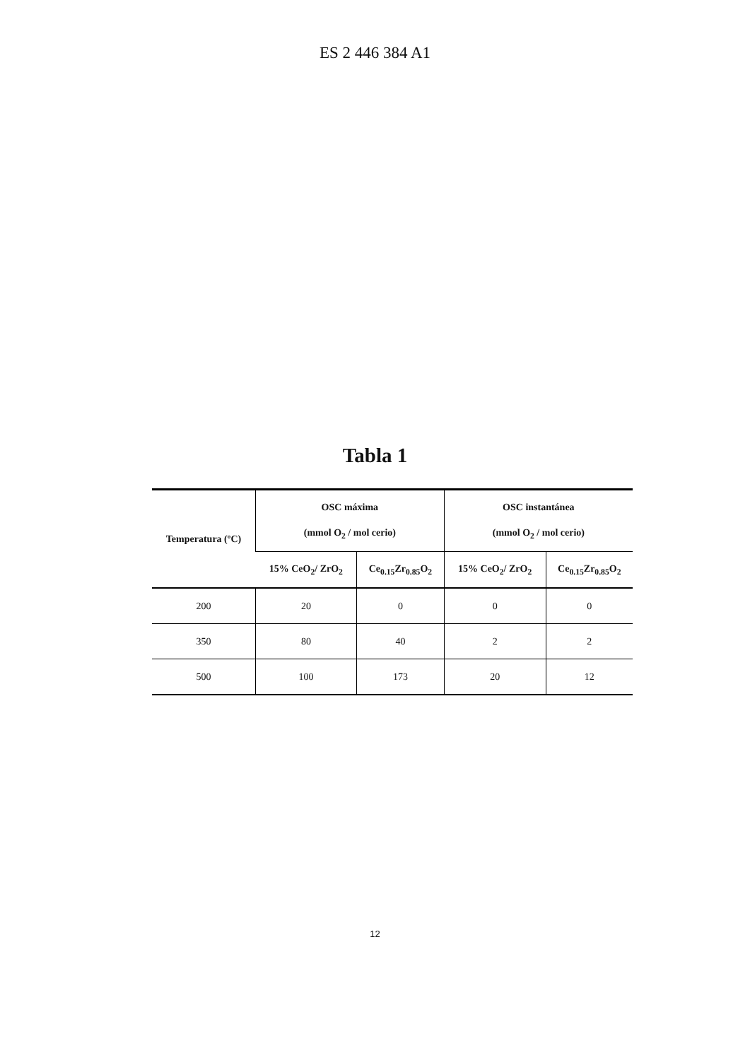ES 2 446 384 A1
Tabla 1
| Temperatura (ºC) | OSC máxima (mmol O<sub>2</sub> / mol cerio) | | OSC instantánea (mmol O<sub>2</sub> / mol cerio) | |
| --- | --- | --- | --- | --- |
| | 15% CeO<sub>2</sub>/ ZrO<sub>2</sub> | Ce<sub>0.15</sub>Zr<sub>0.85</sub>O<sub>2</sub> | 15% CeO<sub>2</sub>/ ZrO<sub>2</sub> | Ce<sub>0.15</sub>Zr<sub>0.85</sub>O<sub>2</sub> |
| 200 | 20 | 0 | 0 | 0 |
| 350 | 80 | 40 | 2 | 2 |
| 500 | 100 | 173 | 20 | 12 |
12